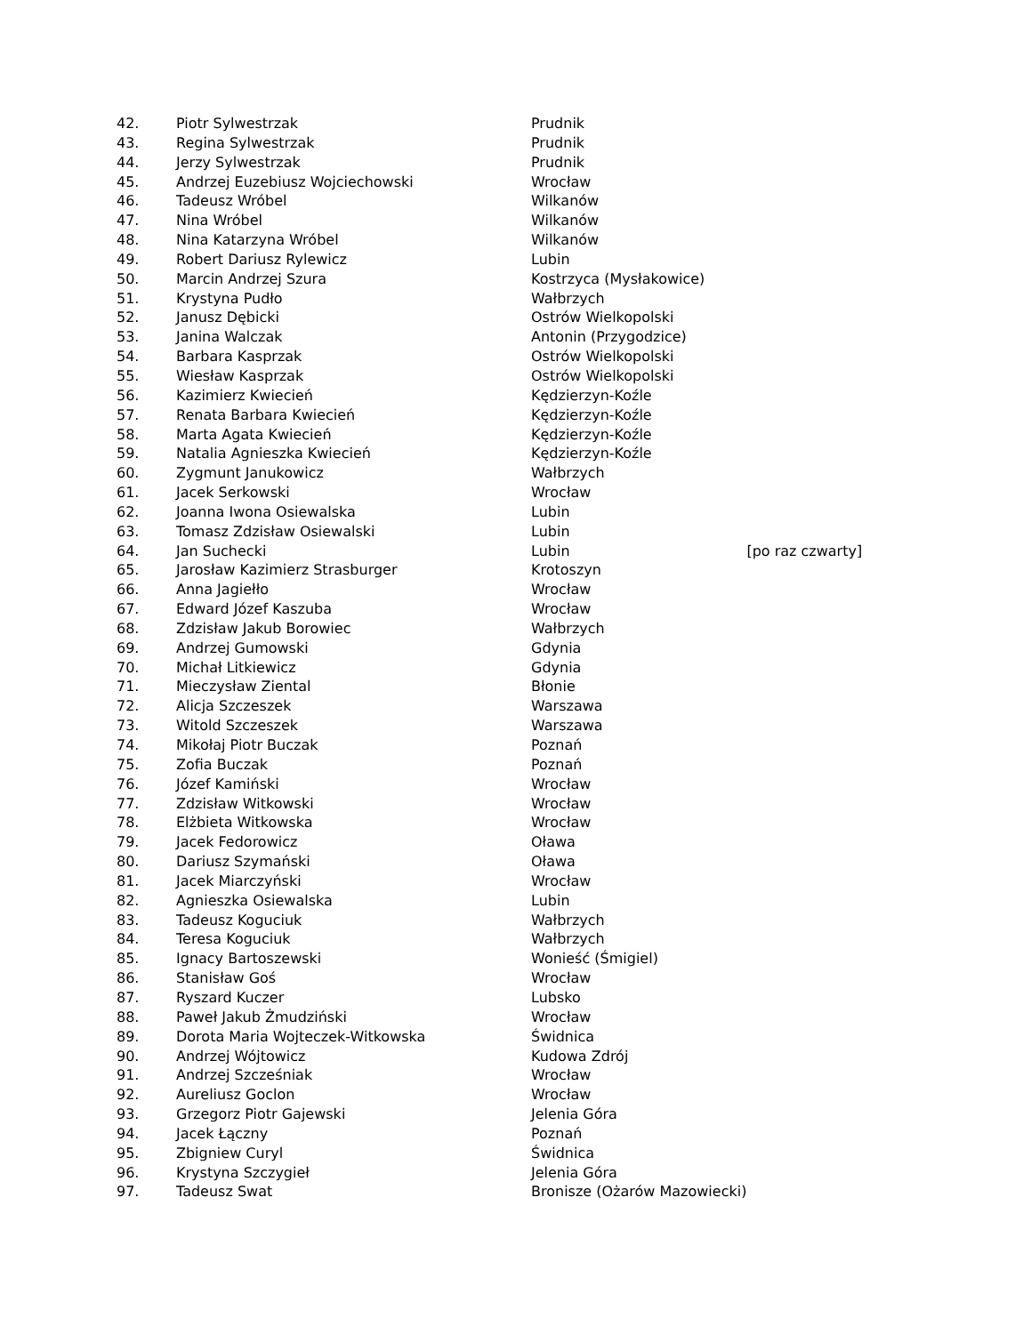| 42. | Piotr Sylwestrzak | Prudnik | |
| 43. | Regina Sylwestrzak | Prudnik | |
| 44. | Jerzy Sylwestrzak | Prudnik | |
| 45. | Andrzej Euzebiusz Wojciechowski | Wrocław | |
| 46. | Tadeusz Wróbel | Wilkanów | |
| 47. | Nina Wróbel | Wilkanów | |
| 48. | Nina Katarzyna Wróbel | Wilkanów | |
| 49. | Robert Dariusz Rylewicz | Lubin | |
| 50. | Marcin Andrzej Szura | Kostrzyca (Mysłakowice) | |
| 51. | Krystyna Pudło | Wałbrzych | |
| 52. | Janusz Dębicki | Ostrów Wielkopolski | |
| 53. | Janina Walczak | Antonin (Przygodzice) | |
| 54. | Barbara Kasprzak | Ostrów Wielkopolski | |
| 55. | Wiesław Kasprzak | Ostrów Wielkopolski | |
| 56. | Kazimierz Kwiecień | Kędzierzyn-Koźle | |
| 57. | Renata Barbara Kwiecień | Kędzierzyn-Koźle | |
| 58. | Marta Agata Kwiecień | Kędzierzyn-Koźle | |
| 59. | Natalia Agnieszka Kwiecień | Kędzierzyn-Koźle | |
| 60. | Zygmunt Janukowicz | Wałbrzych | |
| 61. | Jacek Serkowski | Wrocław | |
| 62. | Joanna Iwona Osiewalska | Lubin | |
| 63. | Tomasz Zdzisław Osiewalski | Lubin | |
| 64. | Jan Suchecki | Lubin | [po raz czwarty] |
| 65. | Jarosław Kazimierz Strasburger | Krotoszyn | |
| 66. | Anna Jagiełło | Wrocław | |
| 67. | Edward Józef Kaszuba | Wrocław | |
| 68. | Zdzisław Jakub Borowiec | Wałbrzych | |
| 69. | Andrzej Gumowski | Gdynia | |
| 70. | Michał Litkiewicz | Gdynia | |
| 71. | Mieczysław Ziental | Błonie | |
| 72. | Alicja Szczeszek | Warszawa | |
| 73. | Witold Szczeszek | Warszawa | |
| 74. | Mikołaj Piotr Buczak | Poznań | |
| 75. | Zofia Buczak | Poznań | |
| 76. | Józef Kamiński | Wrocław | |
| 77. | Zdzisław Witkowski | Wrocław | |
| 78. | Elżbieta Witkowska | Wrocław | |
| 79. | Jacek Fedorowicz | Oława | |
| 80. | Dariusz Szymański | Oława | |
| 81. | Jacek Miarczyński | Wrocław | |
| 82. | Agnieszka Osiewalska | Lubin | |
| 83. | Tadeusz Koguciuk | Wałbrzych | |
| 84. | Teresa Koguciuk | Wałbrzych | |
| 85. | Ignacy Bartoszewski | Wonieść (Śmigiel) | |
| 86. | Stanisław Goś | Wrocław | |
| 87. | Ryszard Kuczer | Lubsko | |
| 88. | Paweł Jakub Żmudziński | Wrocław | |
| 89. | Dorota Maria Wojteczek-Witkowska | Świdnica | |
| 90. | Andrzej Wójtowicz | Kudowa Zdrój | |
| 91. | Andrzej Szcześniak | Wrocław | |
| 92. | Aureliusz Goclon | Wrocław | |
| 93. | Grzegorz Piotr Gajewski | Jelenia Góra | |
| 94. | Jacek Łączny | Poznań | |
| 95. | Zbigniew Curyl | Świdnica | |
| 96. | Krystyna Szczygieł | Jelenia Góra | |
| 97. | Tadeusz Swat | Bronisze (Ożarów Mazowiecki) | |